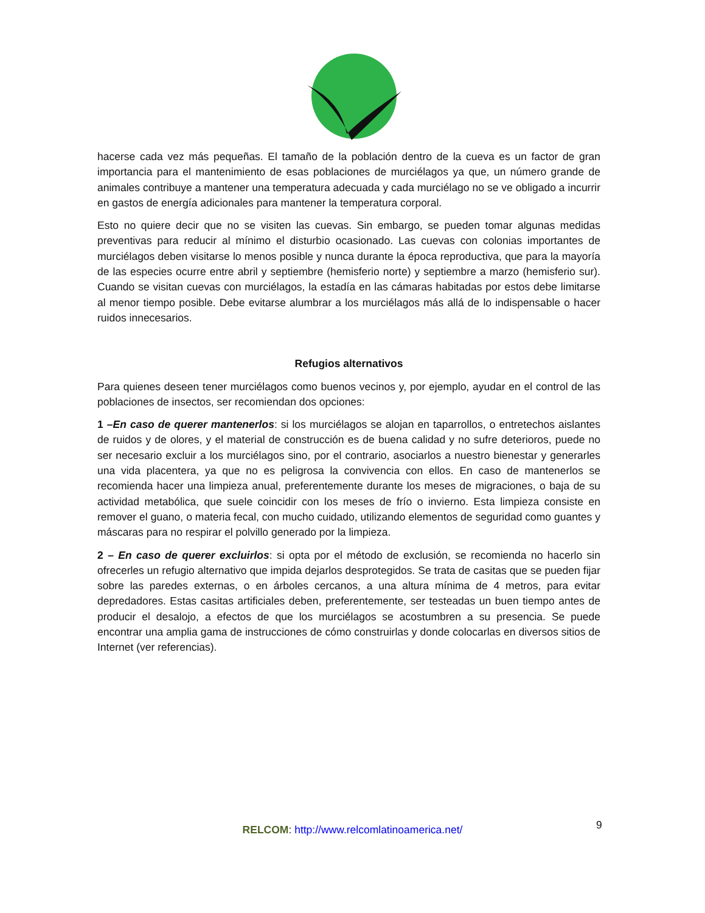hacerse cada vez más pequeñas. El tamaño de la población dentro de la cueva es un factor de gran importancia para el mantenimiento de esas poblaciones de murciélagos ya que, un número grande de animales contribuye a mantener una temperatura adecuada y cada murciélago no se ve obligado a incurrir en gastos de energía adicionales para mantener la temperatura corporal.
Esto no quiere decir que no se visiten las cuevas. Sin embargo, se pueden tomar algunas medidas preventivas para reducir al mínimo el disturbio ocasionado. Las cuevas con colonias importantes de murciélagos deben visitarse lo menos posible y nunca durante la época reproductiva, que para la mayoría de las especies ocurre entre abril y septiembre (hemisferio norte) y septiembre a marzo (hemisferio sur). Cuando se visitan cuevas con murciélagos, la estadía en las cámaras habitadas por estos debe limitarse al menor tiempo posible. Debe evitarse alumbrar a los murciélagos más allá de lo indispensable o hacer ruidos innecesarios.
Refugios alternativos
Para quienes deseen tener murciélagos como buenos vecinos y, por ejemplo, ayudar en el control de las poblaciones de insectos, ser recomiendan dos opciones:
1 –En caso de querer mantenerlos: si los murciélagos se alojan en taparrollos, o entretechos aislantes de ruidos y de olores, y el material de construcción es de buena calidad y no sufre deterioros, puede no ser necesario excluir a los murciélagos sino, por el contrario, asociarlos a nuestro bienestar y generarles una vida placentera, ya que no es peligrosa la convivencia con ellos. En caso de mantenerlos se recomienda hacer una limpieza anual, preferentemente durante los meses de migraciones, o baja de su actividad metabólica, que suele coincidir con los meses de frío o invierno. Esta limpieza consiste en remover el guano, o materia fecal, con mucho cuidado, utilizando elementos de seguridad como guantes y máscaras para no respirar el polvillo generado por la limpieza.
2 – En caso de querer excluirlos: si opta por el método de exclusión, se recomienda no hacerlo sin ofrecerles un refugio alternativo que impida dejarlos desprotegidos. Se trata de casitas que se pueden fijar sobre las paredes externas, o en árboles cercanos, a una altura mínima de 4 metros, para evitar depredadores. Estas casitas artificiales deben, preferentemente, ser testeadas un buen tiempo antes de producir el desalojo, a efectos de que los murciélagos se acostumbren a su presencia. Se puede encontrar una amplia gama de instrucciones de cómo construirlas y donde colocarlas en diversos sitios de Internet (ver referencias).
RELCOM: http://www.relcomlatinoamerica.net/ 9